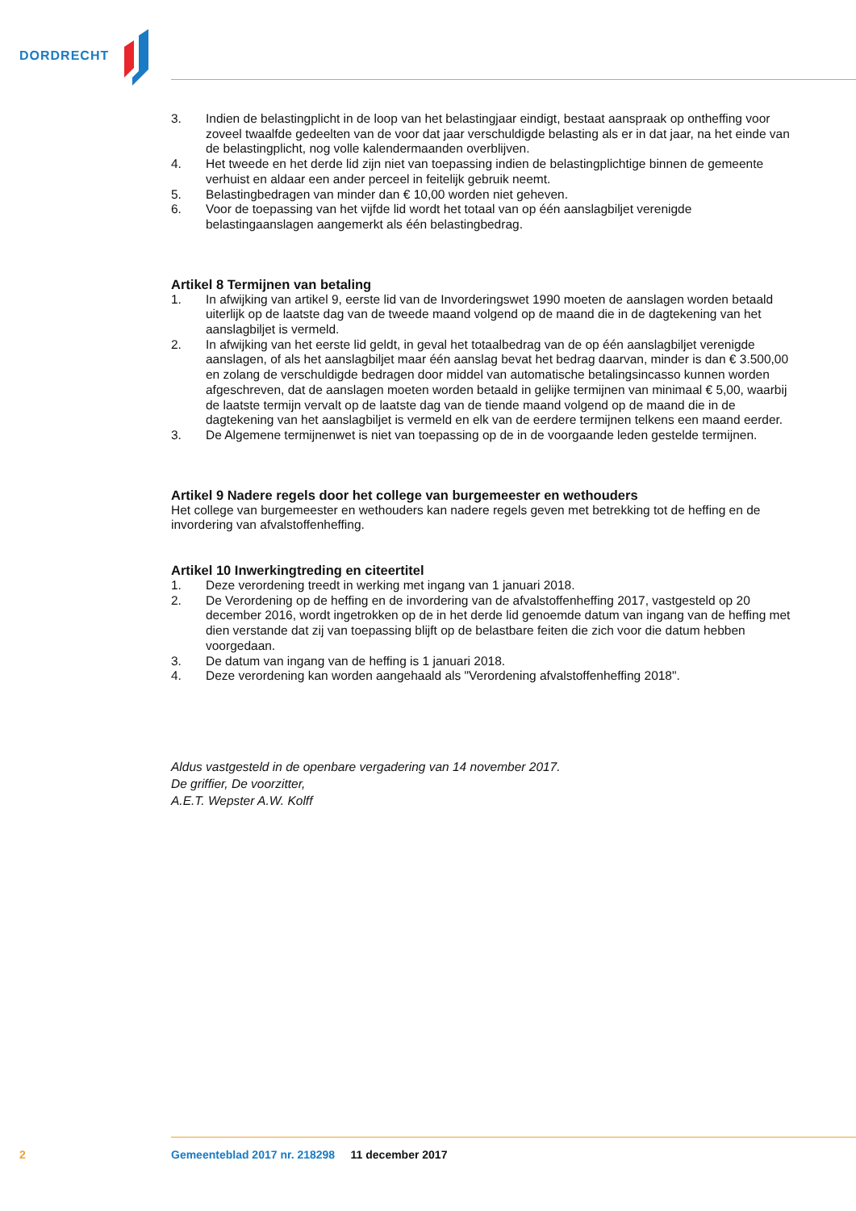DORDRECHT
3. Indien de belastingplicht in de loop van het belastingjaar eindigt, bestaat aanspraak op ontheffing voor zoveel twaalfde gedeelten van de voor dat jaar verschuldigde belasting als er in dat jaar, na het einde van de belastingplicht, nog volle kalendermaanden overblijven.
4. Het tweede en het derde lid zijn niet van toepassing indien de belastingplichtige binnen de gemeente verhuist en aldaar een ander perceel in feitelijk gebruik neemt.
5. Belastingbedragen van minder dan € 10,00 worden niet geheven.
6. Voor de toepassing van het vijfde lid wordt het totaal van op één aanslagbiljet verenigde belastingaanslagen aangemerkt als één belastingbedrag.
Artikel 8 Termijnen van betaling
1. In afwijking van artikel 9, eerste lid van de Invorderingswet 1990 moeten de aanslagen worden betaald uiterlijk op de laatste dag van de tweede maand volgend op de maand die in de dagtekening van het aanslagbiljet is vermeld.
2. In afwijking van het eerste lid geldt, in geval het totaalbedrag van de op één aanslagbiljet verenigde aanslagen, of als het aanslagbiljet maar één aanslag bevat het bedrag daarvan, minder is dan € 3.500,00 en zolang de verschuldigde bedragen door middel van automatische betalingsincasso kunnen worden afgeschreven, dat de aanslagen moeten worden betaald in gelijke termijnen van minimaal € 5,00, waarbij de laatste termijn vervalt op de laatste dag van de tiende maand volgend op de maand die in de dagtekening van het aanslagbiljet is vermeld en elk van de eerdere termijnen telkens een maand eerder.
3. De Algemene termijnenwet is niet van toepassing op de in de voorgaande leden gestelde termijnen.
Artikel 9 Nadere regels door het college van burgemeester en wethouders
Het college van burgemeester en wethouders kan nadere regels geven met betrekking tot de heffing en de invordering van afvalstoffenheffing.
Artikel 10 Inwerkingtreding en citeertitel
1. Deze verordening treedt in werking met ingang van 1 januari 2018.
2. De Verordening op de heffing en de invordering van de afvalstoffenheffing 2017, vastgesteld op 20 december 2016, wordt ingetrokken op de in het derde lid genoemde datum van ingang van de heffing met dien verstande dat zij van toepassing blijft op de belastbare feiten die zich voor die datum hebben voorgedaan.
3. De datum van ingang van de heffing is 1 januari 2018.
4. Deze verordening kan worden aangehaald als "Verordening afvalstoffenheffing 2018".
Aldus vastgesteld in de openbare vergadering van 14 november 2017.
De griffier, De voorzitter,
A.E.T. Wepster A.W. Kolff
2 Gemeenteblad 2017 nr. 218298 11 december 2017